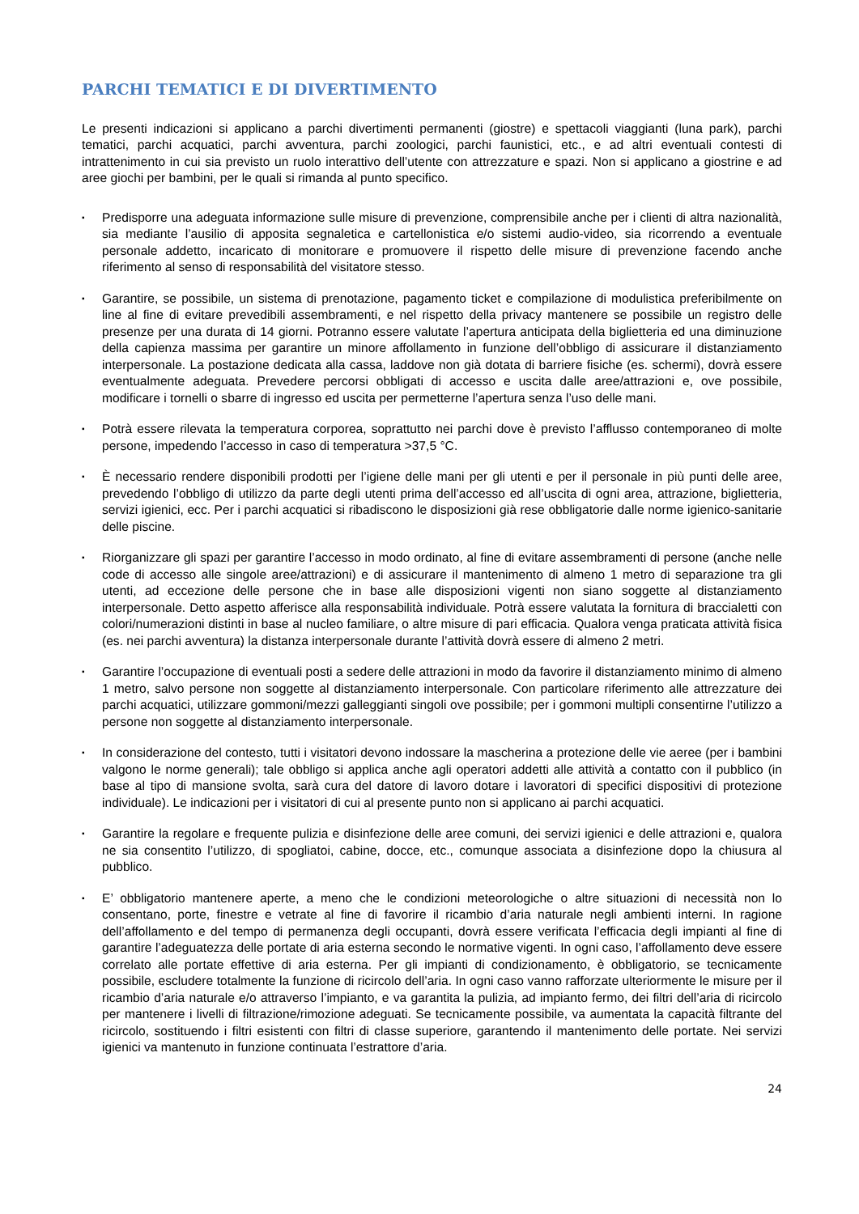PARCHI TEMATICI E DI DIVERTIMENTO
Le presenti indicazioni si applicano a parchi divertimenti permanenti (giostre) e spettacoli viaggianti (luna park), parchi tematici, parchi acquatici, parchi avventura, parchi zoologici, parchi faunistici, etc., e ad altri eventuali contesti di intrattenimento in cui sia previsto un ruolo interattivo dell’utente con attrezzature e spazi. Non si applicano a giostrine e ad aree giochi per bambini, per le quali si rimanda al punto specifico.
▪ Predisporre una adeguata informazione sulle misure di prevenzione, comprensibile anche per i clienti di altra nazionalità, sia mediante l’ausilio di apposita segnaletica e cartellonistica e/o sistemi audio-video, sia ricorrendo a eventuale personale addetto, incaricato di monitorare e promuovere il rispetto delle misure di prevenzione facendo anche riferimento al senso di responsabilità del visitatore stesso.
▪ Garantire, se possibile, un sistema di prenotazione, pagamento ticket e compilazione di modulistica preferibilmente on line al fine di evitare prevedibili assembramenti, e nel rispetto della privacy mantenere se possibile un registro delle presenze per una durata di 14 giorni. Potranno essere valutate l’apertura anticipata della biglietteria ed una diminuzione della capienza massima per garantire un minore affollamento in funzione dell’obbligo di assicurare il distanziamento interpersonale. La postazione dedicata alla cassa, laddove non già dotata di barriere fisiche (es. schermi), dovrà essere eventualmente adeguata. Prevedere percorsi obbligati di accesso e uscita dalle aree/attrazioni e, ove possibile, modificare i tornelli o sbarre di ingresso ed uscita per permetterne l’apertura senza l’uso delle mani.
▪ Potrà essere rilevata la temperatura corporea, soprattutto nei parchi dove è previsto l’afflusso contemporaneo di molte persone, impedendo l’accesso in caso di temperatura >37,5 °C.
▪ È necessario rendere disponibili prodotti per l’igiene delle mani per gli utenti e per il personale in più punti delle aree, prevedendo l’obbligo di utilizzo da parte degli utenti prima dell’accesso ed all’uscita di ogni area, attrazione, biglietteria, servizi igienici, ecc. Per i parchi acquatici si ribadiscono le disposizioni già rese obbligatorie dalle norme igienico-sanitarie delle piscine.
▪ Riorganizzare gli spazi per garantire l’accesso in modo ordinato, al fine di evitare assembramenti di persone (anche nelle code di accesso alle singole aree/attrazioni) e di assicurare il mantenimento di almeno 1 metro di separazione tra gli utenti, ad eccezione delle persone che in base alle disposizioni vigenti non siano soggette al distanziamento interpersonale. Detto aspetto afferisce alla responsabilità individuale. Potrà essere valutata la fornitura di braccialetti con colori/numerazioni distinti in base al nucleo familiare, o altre misure di pari efficacia. Qualora venga praticata attività fisica (es. nei parchi avventura) la distanza interpersonale durante l’attività dovrà essere di almeno 2 metri.
▪ Garantire l’occupazione di eventuali posti a sedere delle attrazioni in modo da favorire il distanziamento minimo di almeno 1 metro, salvo persone non soggette al distanziamento interpersonale. Con particolare riferimento alle attrezzature dei parchi acquatici, utilizzare gommoni/mezzi galleggianti singoli ove possibile; per i gommoni multipli consentirne l’utilizzo a persone non soggette al distanziamento interpersonale.
▪ In considerazione del contesto, tutti i visitatori devono indossare la mascherina a protezione delle vie aeree (per i bambini valgono le norme generali); tale obbligo si applica anche agli operatori addetti alle attività a contatto con il pubblico (in base al tipo di mansione svolta, sarà cura del datore di lavoro dotare i lavoratori di specifici dispositivi di protezione individuale). Le indicazioni per i visitatori di cui al presente punto non si applicano ai parchi acquatici.
▪ Garantire la regolare e frequente pulizia e disinfezione delle aree comuni, dei servizi igienici e delle attrazioni e, qualora ne sia consentito l’utilizzo, di spogliatoi, cabine, docce, etc., comunque associata a disinfezione dopo la chiusura al pubblico.
▪ E’ obbligatorio mantenere aperte, a meno che le condizioni meteorologiche o altre situazioni di necessità non lo consentano, porte, finestre e vetrate al fine di favorire il ricambio d’aria naturale negli ambienti interni. In ragione dell’affollamento e del tempo di permanenza degli occupanti, dovrà essere verificata l’efficacia degli impianti al fine di garantire l’adeguatezza delle portate di aria esterna secondo le normative vigenti. In ogni caso, l’affollamento deve essere correlato alle portate effettive di aria esterna. Per gli impianti di condizionamento, è obbligatorio, se tecnicamente possibile, escludere totalmente la funzione di ricircolo dell’aria. In ogni caso vanno rafforzate ulteriormente le misure per il ricambio d’aria naturale e/o attraverso l’impianto, e va garantita la pulizia, ad impianto fermo, dei filtri dell’aria di ricircolo per mantenere i livelli di filtrazione/rimozione adeguati. Se tecnicamente possibile, va aumentata la capacità filtrante del ricircolo, sostituendo i filtri esistenti con filtri di classe superiore, garantendo il mantenimento delle portate. Nei servizi igienici va mantenuto in funzione continuata l’estrattore d’aria.
24